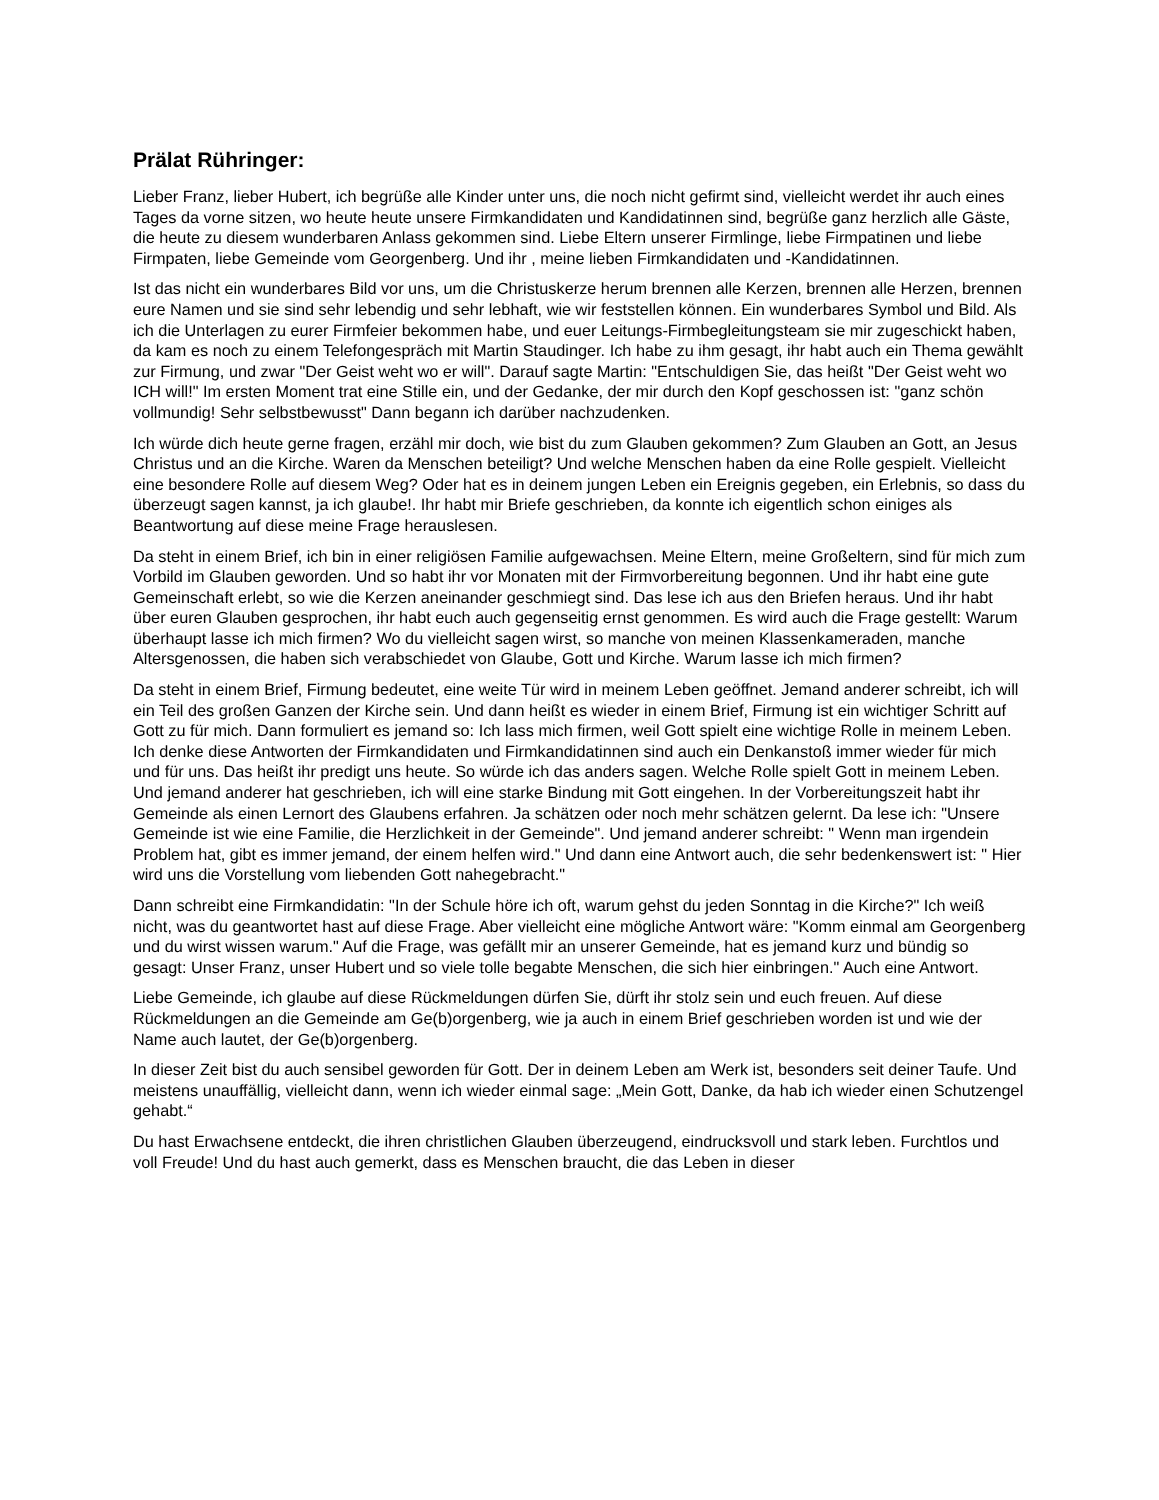Prälat Rühringer:
Lieber Franz, lieber Hubert, ich begrüße alle Kinder unter uns, die noch nicht gefirmt sind, vielleicht werdet ihr auch eines Tages da vorne sitzen, wo heute heute unsere Firmkandidaten und Kandidatinnen sind, begrüße ganz herzlich alle Gäste, die heute zu diesem wunderbaren Anlass gekommen sind. Liebe Eltern unserer Firmlinge, liebe Firmpatinen und liebe Firmpaten, liebe Gemeinde vom Georgenberg. Und ihr , meine lieben Firmkandidaten und -Kandidatinnen.
Ist das nicht ein wunderbares Bild vor uns, um die Christuskerze herum brennen alle Kerzen, brennen alle Herzen, brennen eure Namen und sie sind sehr lebendig und sehr lebhaft, wie wir feststellen können. Ein wunderbares Symbol und Bild. Als ich die Unterlagen zu eurer Firmfeier bekommen habe, und euer Leitungs-Firmbegleitungsteam sie mir zugeschickt haben, da kam es noch zu einem Telefongespräch mit Martin Staudinger. Ich habe zu ihm gesagt, ihr habt auch ein Thema gewählt zur Firmung, und zwar "Der Geist weht wo er will". Darauf sagte Martin: "Entschuldigen Sie, das heißt "Der Geist weht wo ICH will!" Im ersten Moment trat eine Stille ein, und der Gedanke, der mir durch den Kopf geschossen ist: "ganz schön vollmundig! Sehr selbstbewusst" Dann begann ich darüber nachzudenken.
Ich würde dich heute gerne fragen, erzähl mir doch, wie bist du zum Glauben gekommen? Zum Glauben an Gott, an Jesus Christus und an die Kirche. Waren da Menschen beteiligt? Und welche Menschen haben da eine Rolle gespielt. Vielleicht eine besondere Rolle auf diesem Weg? Oder hat es in deinem jungen Leben ein Ereignis gegeben, ein Erlebnis, so dass du überzeugt sagen kannst, ja ich glaube!. Ihr habt mir Briefe geschrieben, da konnte ich eigentlich schon einiges als Beantwortung auf diese meine Frage herauslesen.
Da steht in einem Brief, ich bin in einer religiösen Familie aufgewachsen. Meine Eltern, meine Großeltern, sind für mich zum Vorbild im Glauben geworden. Und so habt ihr vor Monaten mit der Firmvorbereitung begonnen. Und ihr habt eine gute Gemeinschaft erlebt, so wie die Kerzen aneinander geschmiegt sind. Das lese ich aus den Briefen heraus. Und ihr habt über euren Glauben gesprochen, ihr habt euch auch gegenseitig ernst genommen. Es wird auch die Frage gestellt: Warum überhaupt lasse ich mich firmen? Wo du vielleicht sagen wirst, so manche von meinen Klassenkameraden, manche Altersgenossen, die haben sich verabschiedet von Glaube, Gott und Kirche. Warum lasse ich mich firmen?
Da steht in einem Brief, Firmung bedeutet, eine weite Tür wird in meinem Leben geöffnet. Jemand anderer schreibt, ich will ein Teil des großen Ganzen der Kirche sein. Und dann heißt es wieder in einem Brief, Firmung ist ein wichtiger Schritt auf Gott zu für mich. Dann formuliert es jemand so: Ich lass mich firmen, weil Gott spielt eine wichtige Rolle in meinem Leben. Ich denke diese Antworten der Firmkandidaten und Firmkandidatinnen sind auch ein Denkanstoß immer wieder für mich und für uns. Das heißt ihr predigt uns heute. So würde ich das anders sagen. Welche Rolle spielt Gott in meinem Leben. Und jemand anderer hat geschrieben, ich will eine starke Bindung mit Gott eingehen. In der Vorbereitungszeit habt ihr Gemeinde als einen Lernort des Glaubens erfahren. Ja schätzen oder noch mehr schätzen gelernt. Da lese ich: "Unsere Gemeinde ist wie eine Familie, die Herzlichkeit in der Gemeinde". Und jemand anderer schreibt: " Wenn man irgendein Problem hat, gibt es immer jemand, der einem helfen wird." Und dann eine Antwort auch, die sehr bedenkenswert ist: " Hier wird uns die Vorstellung vom liebenden Gott nahegebracht."
Dann schreibt eine Firmkandidatin: "In der Schule höre ich oft, warum gehst du jeden Sonntag in die Kirche?" Ich weiß nicht, was du geantwortet hast auf diese Frage. Aber vielleicht eine mögliche Antwort wäre: "Komm einmal am Georgenberg und du wirst wissen warum." Auf die Frage, was gefällt mir an unserer Gemeinde, hat es jemand kurz und bündig so gesagt: Unser Franz, unser Hubert und so viele tolle begabte Menschen, die sich hier einbringen." Auch eine Antwort.
Liebe Gemeinde, ich glaube auf diese Rückmeldungen dürfen Sie, dürft ihr stolz sein und euch freuen. Auf diese Rückmeldungen an die Gemeinde am Ge(b)orgenberg, wie ja auch in einem Brief geschrieben worden ist und wie der Name auch lautet, der Ge(b)orgenberg.
In dieser Zeit bist du auch sensibel geworden für Gott. Der in deinem Leben am Werk ist, besonders seit deiner Taufe. Und meistens unauffällig, vielleicht dann, wenn ich wieder einmal sage: „Mein Gott, Danke, da hab ich wieder einen Schutzengel gehabt.“
Du hast Erwachsene entdeckt, die ihren christlichen Glauben überzeugend, eindrucksvoll und stark leben. Furchtlos und voll Freude! Und du hast auch gemerkt, dass es Menschen braucht, die das Leben in dieser